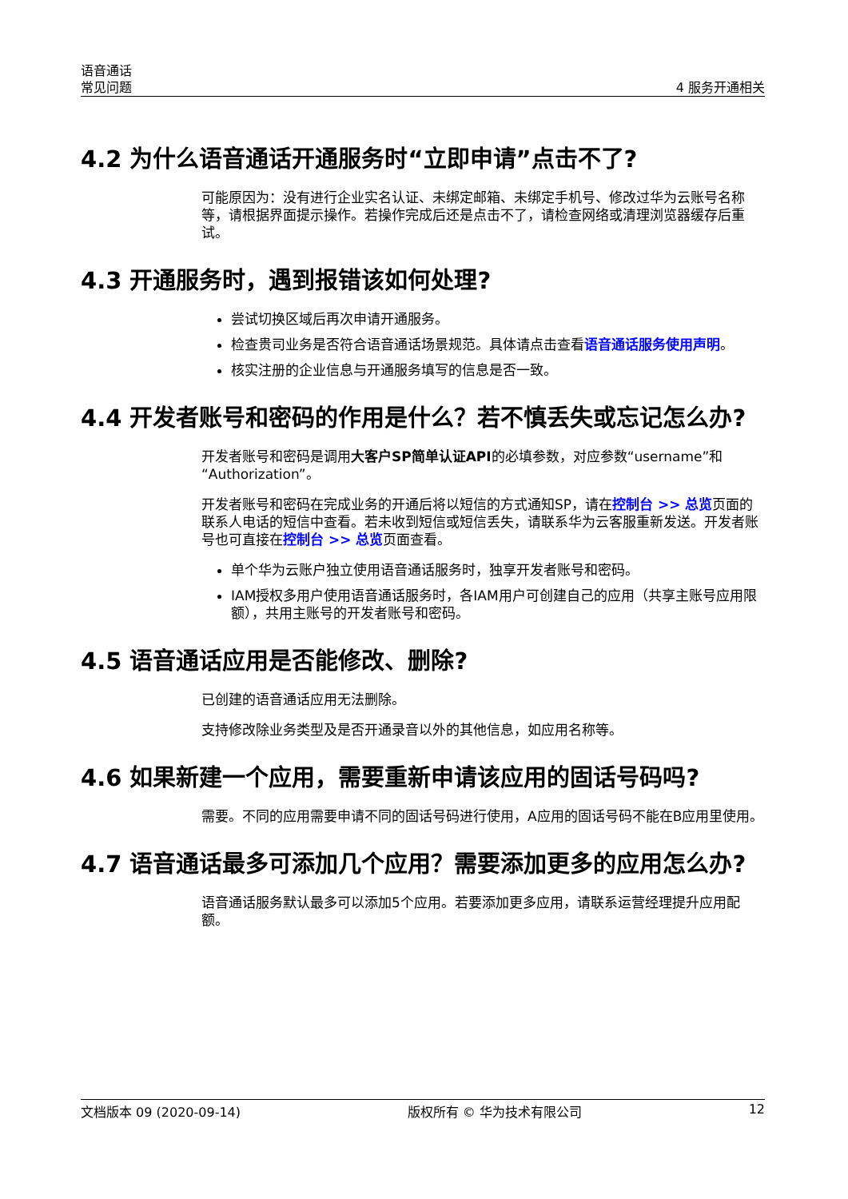语音通话
常见问题
4 服务开通相关
4.2 为什么语音通话开通服务时“立即申请”点击不了?
可能原因为：没有进行企业实名认证、未绑定邮箱、未绑定手机号、修改过华为云账号名称等，请根据界面提示操作。若操作完成后还是点击不了，请检查网络或清理浏览器缓存后重试。
4.3 开通服务时，遇到报错该如何处理?
尝试切换区域后再次申请开通服务。
检查贵司业务是否符合语音通话场景规范。具体请点击查看语音通话服务使用声明。
核实注册的企业信息与开通服务填写的信息是否一致。
4.4 开发者账号和密码的作用是什么？若不慎丢失或忘记怎么办?
开发者账号和密码是调用大客户SP简单认证API的必填参数，对应参数“username”和“Authorization”。
开发者账号和密码在完成业务的开通后将以短信的方式通知SP，请在控制台 >> 总览页面的联系人电话的短信中查看。若未收到短信或短信丢失，请联系华为云客服重新发送。开发者账号也可直接在控制台 >> 总览页面查看。
单个华为云账户独立使用语音通话服务时，独享开发者账号和密码。
IAM授权多用户使用语音通话服务时，各IAM用户可创建自己的应用（共享主账号应用限额），共用主账号的开发者账号和密码。
4.5 语音通话应用是否能修改、删除?
已创建的语音通话应用无法删除。
支持修改除业务类型及是否开通录音以外的其他信息，如应用名称等。
4.6 如果新建一个应用，需要重新申请该应用的固话号码吗?
需要。不同的应用需要申请不同的固话号码进行使用，A应用的固话号码不能在B应用里使用。
4.7 语音通话最多可添加几个应用？需要添加更多的应用怎么办?
语音通话服务默认最多可以添加5个应用。若要添加更多应用，请联系运营经理提升应用配额。
文档版本 09 (2020-09-14) 版权所有 © 华为技术有限公司 12